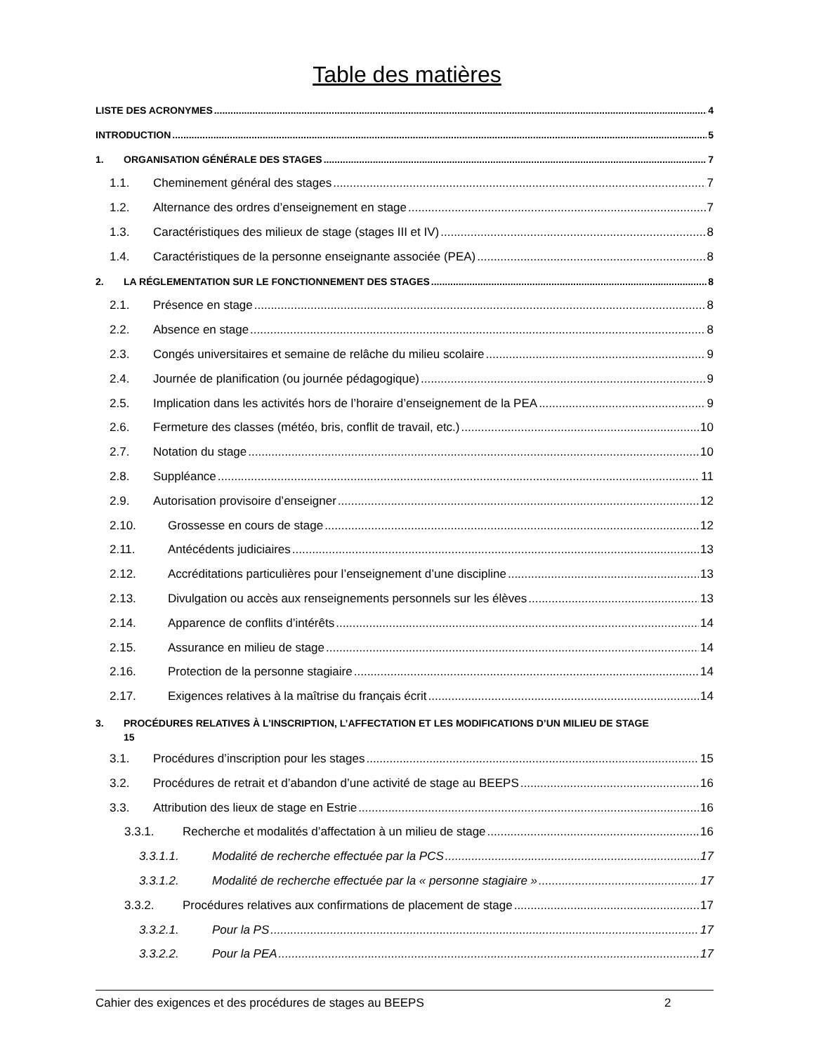Table des matières
LISTE DES ACRONYMES 4
INTRODUCTION 5
1. ORGANISATION GÉNÉRALE DES STAGES 7
1.1. Cheminement général des stages 7
1.2. Alternance des ordres d’enseignement en stage 7
1.3. Caractéristiques des milieux de stage (stages III et IV) 8
1.4. Caractéristiques de la personne enseignante associée (PEA) 8
2. LA RÉGLEMENTATION SUR LE FONCTIONNEMENT DES STAGES 8
2.1. Présence en stage 8
2.2. Absence en stage 8
2.3. Congés universitaires et semaine de relâche du milieu scolaire 9
2.4. Journée de planification (ou journée pédagogique) 9
2.5. Implication dans les activités hors de l’horaire d’enseignement de la PEA 9
2.6. Fermeture des classes (météo, bris, conflit de travail, etc.) 10
2.7. Notation du stage 10
2.8. Suppléance 11
2.9. Autorisation provisoire d’enseigner 12
2.10. Grossesse en cours de stage 12
2.11. Antécédents judiciaires 13
2.12. Accréditations particulières pour l’enseignement d’une discipline 13
2.13. Divulgation ou accès aux renseignements personnels sur les élèves 13
2.14. Apparence de conflits d’intérêts 14
2.15. Assurance en milieu de stage 14
2.16. Protection de la personne stagiaire 14
2.17. Exigences relatives à la maîtrise du français écrit 14
3. PROCÉDURES RELATIVES À L’INSCRIPTION, L’AFFECTATION ET LES MODIFICATIONS D’UN MILIEU DE STAGE
15
3.1. Procédures d’inscription pour les stages 15
3.2. Procédures de retrait et d’abandon d’une activité de stage au BEEPS 16
3.3. Attribution des lieux de stage en Estrie 16
3.3.1. Recherche et modalités d’affectation à un milieu de stage 16
3.3.1.1. Modalité de recherche effectuée par la PCS 17
3.3.1.2. Modalité de recherche effectuée par la « personne stagiaire » 17
3.3.2. Procédures relatives aux confirmations de placement de stage 17
3.3.2.1. Pour la PS 17
3.3.2.2. Pour la PEA 17
Cahier des exigences et des procédures de stages au BEEPS 2